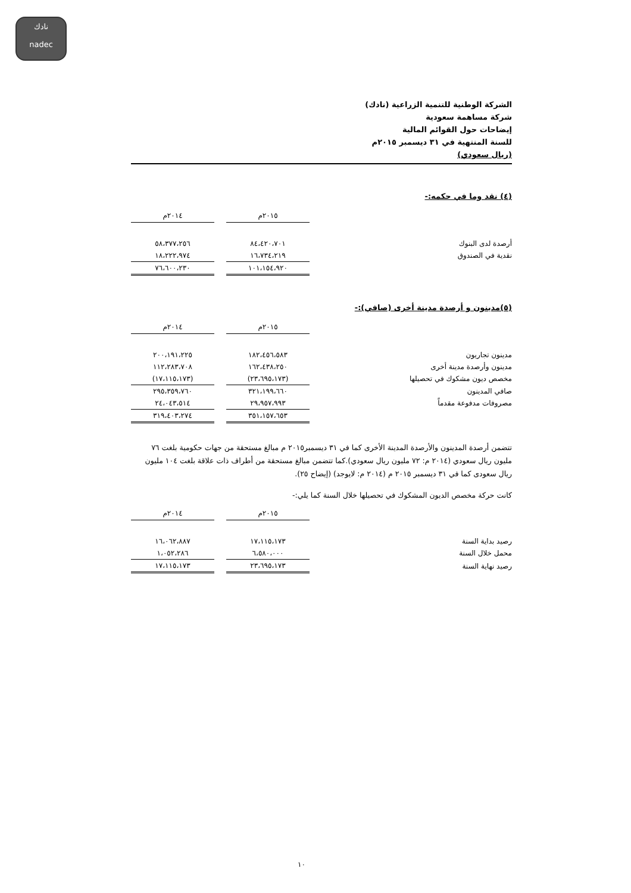نادك
nadec
الشركة الوطنية للتنمية الزراعية (نادك)
شركة مساهمة سعودية
إيضاحات حول القوائم المالية
للسنة المنتهية في ٣١ ديسمبر ٢٠١٥م
(ريال سعودي)
(٤) نقد وما في حكمه:-
| | ٢٠١٥م | | ٢٠١٤م |
| أرصدة لدى البنوك | ٨٤،٤٢٠،٧٠١ | | ٥٨،٣٧٧،٢٥٦ |
| نقدية في الصندوق | ١٦،٧٣٤،٢١٩ | | ١٨،٢٢٢،٩٧٤ |
| | ١٠١،١٥٤،٩٢٠ | | ٧٦،٦٠٠،٢٣٠ |
(٥)مدينون و أرصدة مدينة أخرى (صافي):-
| | ٢٠١٥م | | ٢٠١٤م |
| مدينون تجاريون | ١٨٢،٤٥٦،٥٨٣ | | ٢٠٠،١٩١،٢٢٥ |
| مدينون وأرصدة مدينة أخرى | ١٦٢،٤٣٨،٢٥٠ | | ١١٢،٢٨٣،٧٠٨ |
| مخصص ديون مشكوك في تحصيلها | (٢٣،٦٩٥،١٧٣) | | (١٧،١١٥،١٧٣) |
| صافي المدينون | ٣٢١،١٩٩،٦٦٠ | | ٢٩٥،٣٥٩،٧٦٠ |
| مصروفات مدفوعة مقدماً | ٢٩،٩٥٧،٩٩٣ | | ٢٤،٠٤٣،٥١٤ |
| | ٣٥١،١٥٧،٦٥٣ | | ٣١٩،٤٠٣،٢٧٤ |
تتضمن أرصدة المدينون والأرصدة المدينة الأخرى كما في ٣١ ديسمبر٢٠١٥ م مبالغ مستحقة من جهات حكومية بلغت ٧٦ مليون ريال سعودي (٢٠١٤ م: ٧٢ مليون ريال سعودي).كما تتضمن مبالغ مستحقة من أطراف ذات علاقة بلغت ١٠٤ مليون ريال سعودى كما في ٣١ ديسمبر ٢٠١٥ م (٢٠١٤ م: لايوجد) (إيضاح ٢٥).
كانت حركة مخصص الديون المشكوك في تحصيلها خلال السنة كما يلي:-
| | ٢٠١٥م | | ٢٠١٤م |
| رصيد بداية السنة | ١٧،١١٥،١٧٣ | | ١٦،٠٦٢،٨٨٧ |
| محمل خلال السنة | ٦،٥٨٠،٠٠٠ | | ١،٠٥٢،٢٨٦ |
| رصيد نهاية السنة | ٢٣،٦٩٥،١٧٣ | | ١٧،١١٥،١٧٣ |
١٠